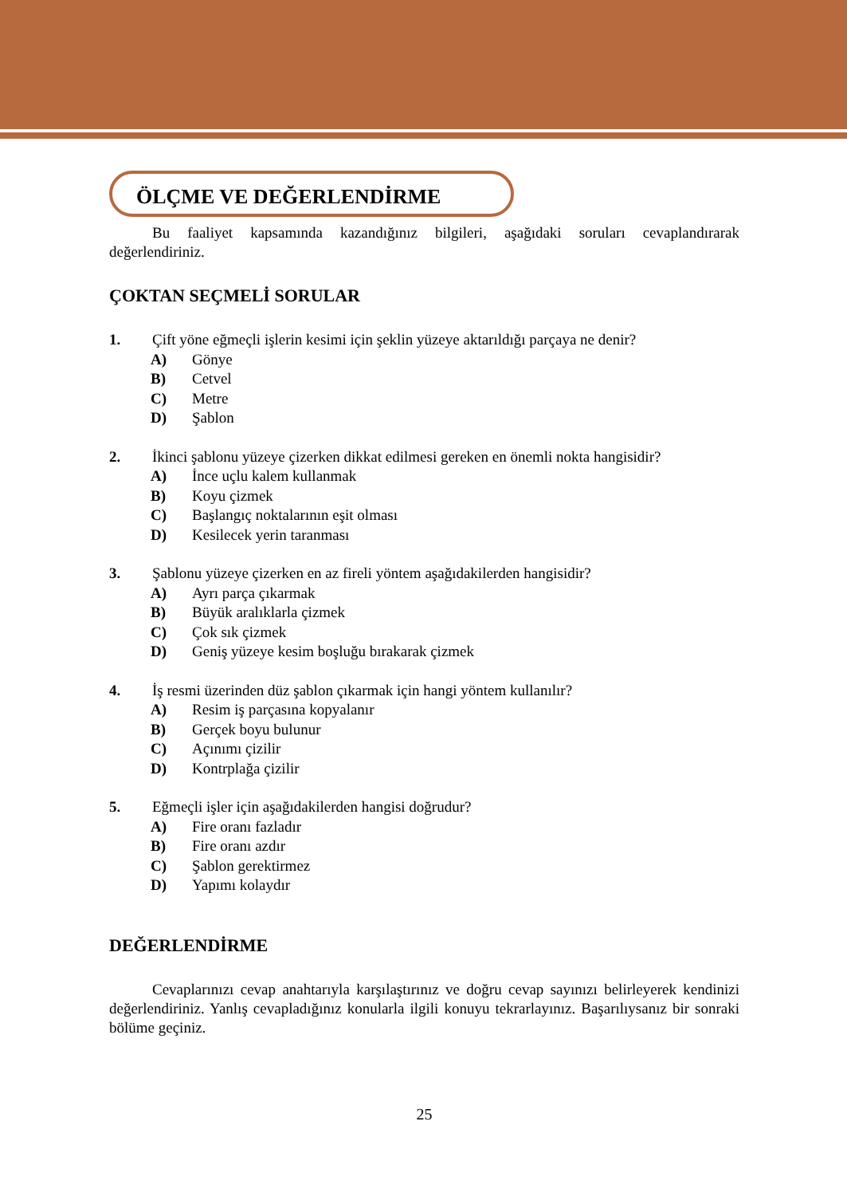ÖLÇME VE DEĞERLENDİRME
Bu faaliyet kapsamında kazandığınız bilgileri, aşağıdaki soruları cevaplandırarak değerlendiriniz.
ÇOKTAN SEÇMELİ SORULAR
1. Çift yöne eğmeçli işlerin kesimi için şeklin yüzeye aktarıldığı parçaya ne denir?
A) Gönye
B) Cetvel
C) Metre
D) Şablon
2. İkinci şablonu yüzeye çizerken dikkat edilmesi gereken en önemli nokta hangisidir?
A) İnce uçlu kalem kullanmak
B) Koyu çizmek
C) Başlangıç noktalarının eşit olması
D) Kesilecek yerin taranması
3. Şablonu yüzeye çizerken en az fireli yöntem aşağıdakilerden hangisidir?
A) Ayrı parça çıkarmak
B) Büyük aralıklarla çizmek
C) Çok sık çizmek
D) Geniş yüzeye kesim boşluğu bırakarak çizmek
4. İş resmi üzerinden düz şablon çıkarmak için hangi yöntem kullanılır?
A) Resim iş parçasına kopyalanır
B) Gerçek boyu bulunur
C) Açınımı çizilir
D) Kontrplağa çizilir
5. Eğmeçli işler için aşağıdakilerden hangisi doğrudur?
A) Fire oranı fazladır
B) Fire oranı azdır
C) Şablon gerektirmez
D) Yapımı kolaydır
DEĞERLENDİRME
Cevaplarınızı cevap anahtarıyla karşılaştırınız ve doğru cevap sayınızı belirleyerek kendinizi değerlendiriniz. Yanlış cevapladığınız konularla ilgili konuyu tekrarlayınız. Başarılıysanız bir sonraki bölüme geçiniz.
25